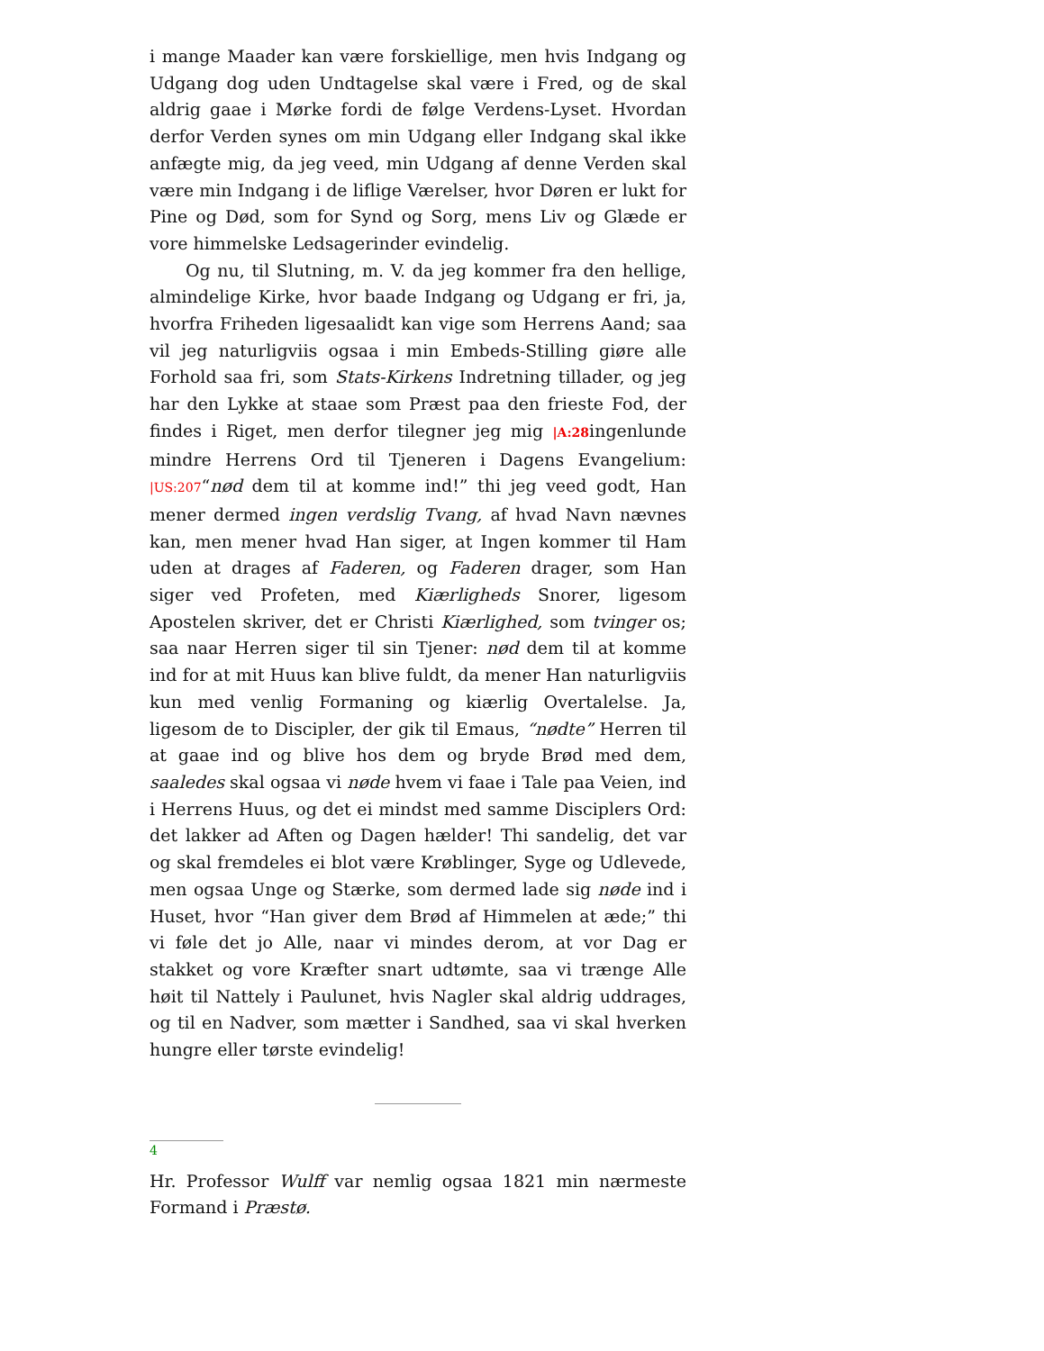i mange Maader kan være forskiellige, men hvis Indgang og Udgang dog uden Undtagelse skal være i Fred, og de skal aldrig gaae i Mørke fordi de følge Verdens-Lyset. Hvordan derfor Verden synes om min Udgang eller Indgang skal ikke anfægte mig, da jeg veed, min Udgang af denne Verden skal være min Indgang i de liflige Værelser, hvor Døren er lukt for Pine og Død, som for Synd og Sorg, mens Liv og Glæde er vore himmelske Ledsagerinder evindelig.
Og nu, til Slutning, m. V. da jeg kommer fra den hellige, almindelige Kirke, hvor baade Indgang og Udgang er fri, ja, hvorfra Friheden ligesaalidt kan vige som Herrens Aand; saa vil jeg naturligviis ogsaa i min Embeds-Stilling giøre alle Forhold saa fri, som Stats-Kirkens Indretning tillader, og jeg har den Lykke at staae som Præst paa den frieste Fod, der findes i Riget, men derfor tilegner jeg mig |A:28ingenlunde mindre Herrens Ord til Tjeneren i Dagens Evangelium: |US:207“nød dem til at komme ind!” thi jeg veed godt, Han mener dermed ingen verdslig Tvang, af hvad Navn nævnes kan, men mener hvad Han siger, at Ingen kommer til Ham uden at drages af Faderen, og Faderen drager, som Han siger ved Profeten, med Kiærligheds Snorer, ligesom Apostelen skriver, det er Christi Kiærlighed, som tvinger os; saa naar Herren siger til sin Tjener: nød dem til at komme ind for at mit Huus kan blive fuldt, da mener Han naturligviis kun med venlig Formaning og kiærlig Overtalelse. Ja, ligesom de to Discipler, der gik til Emaus, “nødte” Herren til at gaae ind og blive hos dem og bryde Brød med dem, saaledes skal ogsaa vi nøde hvem vi faae i Tale paa Veien, ind i Herrens Huus, og det ei mindst med samme Disciplers Ord: det lakker ad Aften og Dagen hælder! Thi sandelig, det var og skal fremdeles ei blot være Krøblinger, Syge og Udlevede, men ogsaa Unge og Stærke, som dermed lade sig nøde ind i Huset, hvor “Han giver dem Brød af Himmelen at æde;” thi vi føle det jo Alle, naar vi mindes derom, at vor Dag er stakket og vore Kræfter snart udtømte, saa vi trænge Alle høit til Nattely i Paulunet, hvis Nagler skal aldrig uddrages, og til en Nadver, som mætter i Sandhed, saa vi skal hverken hungre eller tørste evindelig!
4
Hr. Professor Wulff var nemlig ogsaa 1821 min nærmeste Formand i Præstø.